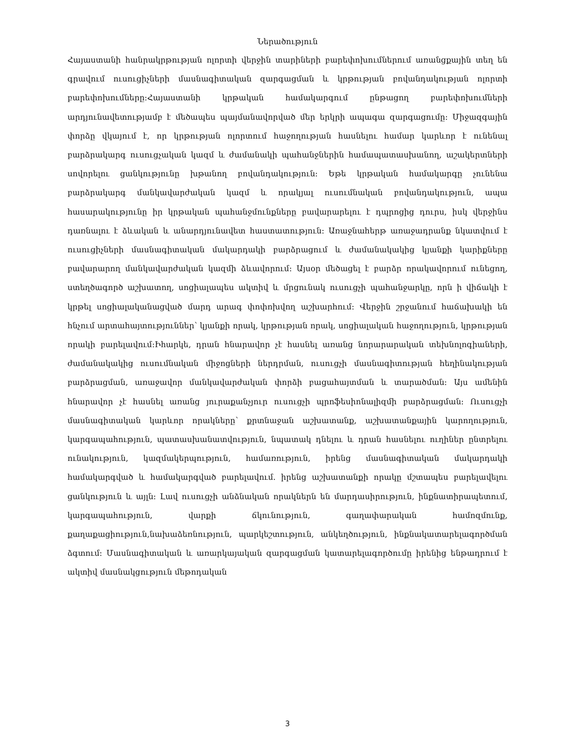Ներածություն
Հայաստանի հանրակրթության ոլորտի վերջին տարիների բարեփոխումներում առանցքային տեղ են գրավում ուսուցիչների մասնագիտական զարգացման և կրթության բովանդակության ոլորտի բարեփոխումները:Հայաստանի կրթական համակարգում ընթացող բարեփոխումների արդյունավետությամբ է մեծապես պայմանավորված մեր երկրի ապագա զարգացումը: Միջազգային փորձը վկայում է, որ կրթության ոլորտում հաջողության հասնելու համար կարևոր է ունենալ բարձրակարգ ուսուցչական կազմ և ժամանակի պահանջներին համապատասխանող, աշակերտների սովորելու ցանկությունը խթանող բովանդակություն: Եթե կրթական համակարգը չունենա բարձրակարգ մանկավարժական կազմ և որակյալ ուսումնական բովանդակություն, ապա հասարակությունը իր կրթական պահանջմունքները բավարարելու է դպրոցից դուրս, իսկ վերջինս դառնալու է ձևական և անարդյունավետ հաստատություն: Առաջնահերթ առաջադրանք նկատվում է ուսուցիչների մասնագիտական մակարդակի բարձրացում և ժամանակակից կյանքի կարիքները բավարարող մանկավարժական կազմի ձևավորում: Այսօր մեծացել է բարձր որակավորում ունեցող, ստեղծագործ աշխատող, սոցիալապես ակտիվ և մրցունակ ուսուցչի պահանջարկը, որն ի վիճակի է կրթել սոցիալականացված մարդ արագ փոփոխվող աշխարհում: Վերջին շրջանում հաճախակի են հնչում արտահայտություններ՝ կյանքի որակ, կրթության որակ, սոցիալական հաջողություն, կրթության որակի բարելավում:Իհարկե, դրան հնարավոր չէ հասնել առանց նորարարական տեխնոլոգիաների, ժամանակակից ուսումնական միջոցների ներդրման, ուսուցչի մասնագիտության հեղինակության բարձրացման, առաջավոր մանկավարժական փորձի բացահայտման և տարածման: Այս ամենին հնարավոր չէ հասնել առանց յուրաքանչյուր ուսուցչի պրոֆեսիոնալիզմի բարձրացման: Ուսուցչի մասնագիտական կարևոր որակները՝ քրտնաջան աշխատանք, աշխատանքային կարողություն, կարգապահություն, պատասխանատվություն, նպատակ դնելու և դրան հասնելու ուղիներ ընտրելու ունակություն, կազմակերպություն, համառություն, իրենց մասնագիտական մակարդակի համակարգված և համակարգված բարելավում. իրենց աշխատանքի որակը մշտապես բարելավելու ցանկություն և այլն: Լավ ուսուցչի անձնական որակներն են մարդասիրություն, ինքնատիրապետում, կարգապահություն, վարքի ճկունություն, գաղափարական համոզմունք, քաղաքացիություն,նախաձեռնություն, պարկեշտություն, անկեղծություն, ինքնակատարելագործման ձգտում: Մասնագիտական և առարկայական զարգացման կատարելագործումը իրենից ենթադրում է ակտիվ մասնակցություն մեթոդական
3